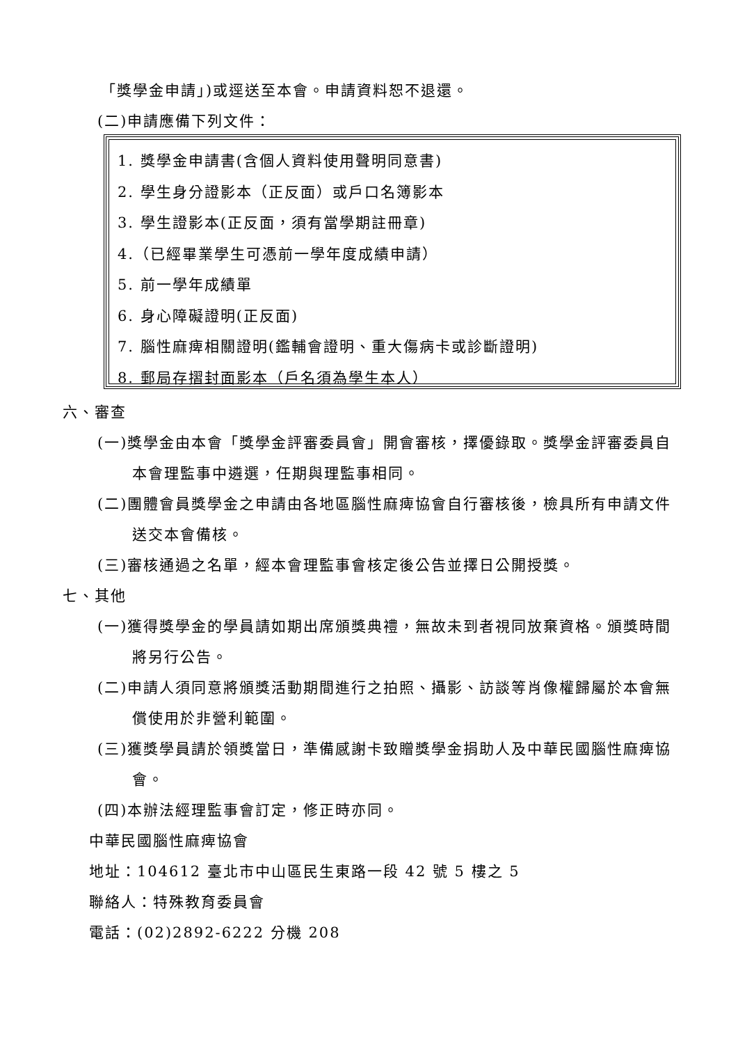「獎學金申請」)或逕送至本會。申請資料恕不退還。
(二)申請應備下列文件：
1. 獎學金申請書(含個人資料使用聲明同意書)
2. 學生身分證影本（正反面）或戶口名簿影本
3. 學生證影本(正反面，須有當學期註冊章)
4.（已經畢業學生可憑前一學年度成績申請）
5. 前一學年成績單
6. 身心障礙證明(正反面)
7. 腦性麻痺相關證明(鑑輔會證明、重大傷病卡或診斷證明)
8. 郵局存摺封面影本（戶名須為學生本人）
六、審查
(一)獎學金由本會「獎學金評審委員會」開會審核，擇優錄取。獎學金評審委員自本會理監事中遴選，任期與理監事相同。
(二)團體會員獎學金之申請由各地區腦性麻痺協會自行審核後，檢具所有申請文件送交本會備核。
(三)審核通過之名單，經本會理監事會核定後公告並擇日公開授獎。
七、其他
(一)獲得獎學金的學員請如期出席頒獎典禮，無故未到者視同放棄資格。頒獎時間將另行公告。
(二)申請人須同意將頒獎活動期間進行之拍照、攝影、訪談等肖像權歸屬於本會無償使用於非營利範圍。
(三)獲獎學員請於領獎當日，準備感謝卡致贈獎學金捐助人及中華民國腦性麻痺協會。
(四)本辦法經理監事會訂定，修正時亦同。
中華民國腦性麻痺協會
地址：104612 臺北市中山區民生東路一段 42 號 5 樓之 5
聯絡人：特殊教育委員會
電話：(02)2892-6222 分機 208